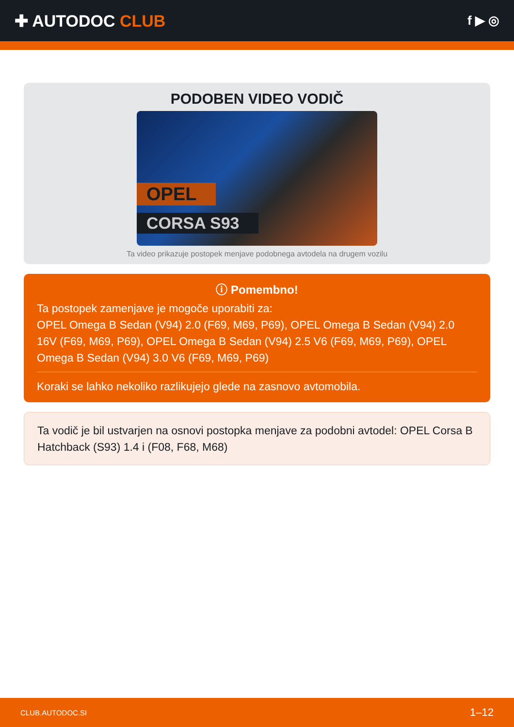✚ AUTODOC CLUB
f ▶ ◎
PODOBEN VIDEO VODIČ
OPEL
CORSA S93
Ta video prikazuje postopek menjave podobnega avtodela na drugem vozilu
ⓘ Pomembno!
Ta postopek zamenjave je mogoče uporabiti za:
OPEL Omega B Sedan (V94) 2.0 (F69, M69, P69), OPEL Omega B Sedan (V94) 2.0 16V (F69, M69, P69), OPEL Omega B Sedan (V94) 2.5 V6 (F69, M69, P69), OPEL Omega B Sedan (V94) 3.0 V6 (F69, M69, P69)
Koraki se lahko nekoliko razlikujejo glede na zasnovo avtomobila.
Ta vodič je bil ustvarjen na osnovi postopka menjave za podobni avtodel: OPEL Corsa B Hatchback (S93) 1.4 i (F08, F68, M68)
CLUB.AUTODOC.SI 1–12